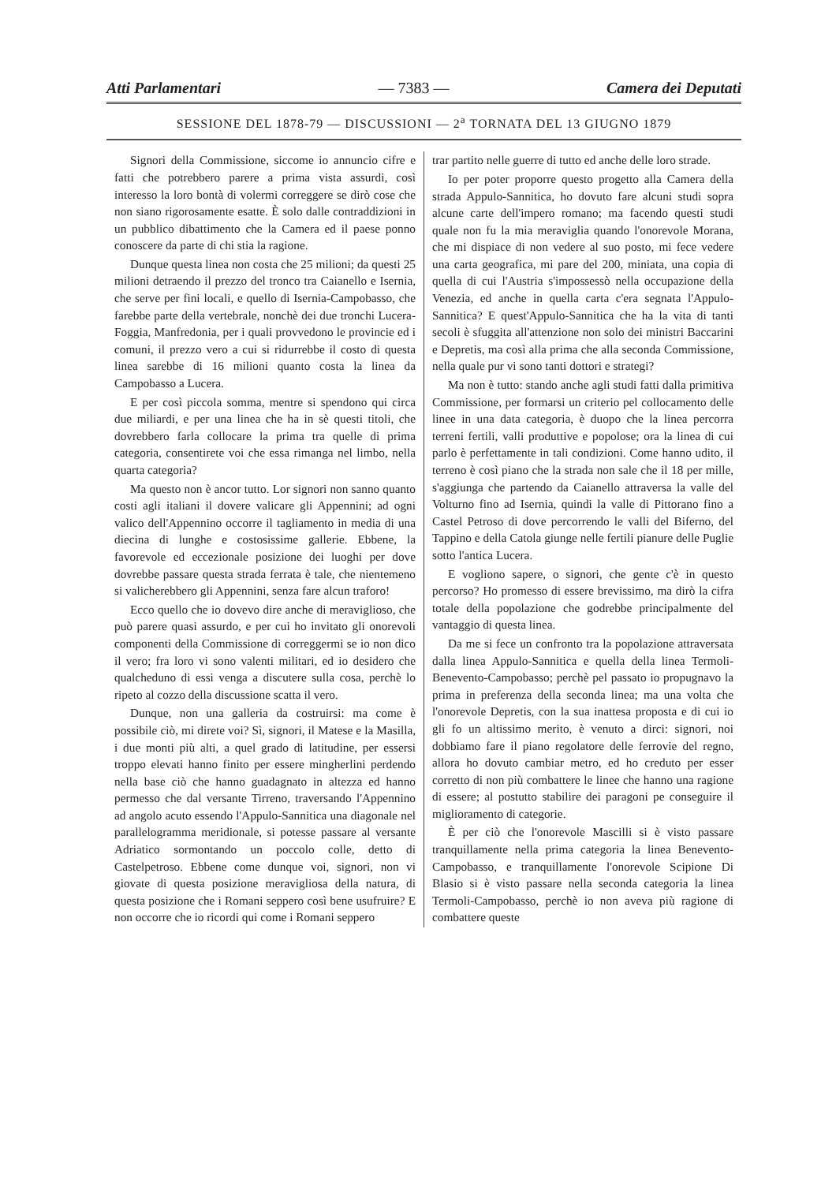Atti Parlamentari — 7383 — Camera dei Deputati
SESSIONE DEL 1878-79 — DISCUSSIONI — 2<sup>a</sup> TORNATA DEL 13 GIUGNO 1879
Signori della Commissione, siccome io annuncio cifre e fatti che potrebbero parere a prima vista assurdi, così interesso la loro bontà di volermi correggere se dirò cose che non siano rigorosamente esatte. È solo dalle contraddizioni in un pubblico dibattimento che la Camera ed il paese ponno conoscere da parte di chi stia la ragione.
Dunque questa linea non costa che 25 milioni; da questi 25 milioni detraendo il prezzo del tronco tra Caianello e Isernia, che serve per fini locali, e quello di Isernia-Campobasso, che farebbe parte della vertebrale, nonchè dei due tronchi Lucera-Foggia, Manfredonia, per i quali provvedono le provincie ed i comuni, il prezzo vero a cui si ridurrebbe il costo di questa linea sarebbe di 16 milioni quanto costa la linea da Campobasso a Lucera.
E per così piccola somma, mentre si spendono qui circa due miliardi, e per una linea che ha in sè questi titoli, che dovrebbero farla collocare la prima tra quelle di prima categoria, consentirete voi che essa rimanga nel limbo, nella quarta categoria?
Ma questo non è ancor tutto. Lor signori non sanno quanto costi agli italiani il dovere valicare gli Appennini; ad ogni valico dell'Appennino occorre il tagliamento in media di una diecina di lunghe e costosissime gallerie. Ebbene, la favorevole ed eccezionale posizione dei luoghi per dove dovrebbe passare questa strada ferrata è tale, che nientemeno si valicherebbero gli Appennini, senza fare alcun traforo!
Ecco quello che io dovevo dire anche di meraviglioso, che può parere quasi assurdo, e per cui ho invitato gli onorevoli componenti della Commissione di correggermi se io non dico il vero; fra loro vi sono valenti militari, ed io desidero che qualcheduno di essi venga a discutere sulla cosa, perchè lo ripeto al cozzo della discussione scatta il vero.
Dunque, non una galleria da costruirsi: ma come è possibile ciò, mi direte voi? Sì, signori, il Matese e la Masilla, i due monti più alti, a quel grado di latitudine, per essersi troppo elevati hanno finito per essere mingherlini perdendo nella base ciò che hanno guadagnato in altezza ed hanno permesso che dal versante Tirreno, traversando l'Appennino ad angolo acuto essendo l'Appulo-Sannitica una diagonale nel parallelogramma meridionale, si potesse passare al versante Adriatico sormontando un poccolo colle, detto di Castelpetroso. Ebbene come dunque voi, signori, non vi giovate di questa posizione meravigliosa della natura, di questa posizione che i Romani seppero così bene usufruire? E non occorre che io ricordi qui come i Romani seppero
trar partito nelle guerre di tutto ed anche delle loro strade.
Io per poter proporre questo progetto alla Camera della strada Appulo-Sannitica, ho dovuto fare alcuni studi sopra alcune carte dell'impero romano; ma facendo questi studi quale non fu la mia meraviglia quando l'onorevole Morana, che mi dispiace di non vedere al suo posto, mi fece vedere una carta geografica, mi pare del 200, miniata, una copia di quella di cui l'Austria s'impossessò nella occupazione della Venezia, ed anche in quella carta c'era segnata l'Appulo-Sannitica? E quest'Appulo-Sannitica che ha la vita di tanti secoli è sfuggita all'attenzione non solo dei ministri Baccarini e Depretis, ma così alla prima che alla seconda Commissione, nella quale pur vi sono tanti dottori e strategi?
Ma non è tutto: stando anche agli studi fatti dalla primitiva Commissione, per formarsi un criterio pel collocamento delle linee in una data categoria, è duopo che la linea percorra terreni fertili, valli produttive e popolose; ora la linea di cui parlo è perfettamente in tali condizioni. Come hanno udito, il terreno è così piano che la strada non sale che il 18 per mille, s'aggiunga che partendo da Caianello attraversa la valle del Volturno fino ad Isernia, quindi la valle di Pittorano fino a Castel Petroso di dove percorrendo le valli del Biferno, del Tappino e della Catola giunge nelle fertili pianure delle Puglie sotto l'antica Lucera.
E vogliono sapere, o signori, che gente c'è in questo percorso? Ho promesso di essere brevissimo, ma dirò la cifra totale della popolazione che godrebbe principalmente del vantaggio di questa linea.
Da me si fece un confronto tra la popolazione attraversata dalla linea Appulo-Sannitica e quella della linea Termoli-Benevento-Campobasso; perchè pel passato io propugnavo la prima in preferenza della seconda linea; ma una volta che l'onorevole Depretis, con la sua inattesa proposta e di cui io gli fo un altissimo merito, è venuto a dirci: signori, noi dobbiamo fare il piano regolatore delle ferrovie del regno, allora ho dovuto cambiar metro, ed ho creduto per esser corretto di non più combattere le linee che hanno una ragione di essere; al postutto stabilire dei paragoni pe conseguire il miglioramento di categorie.
È per ciò che l'onorevole Mascilli si è visto passare tranquillamente nella prima categoria la linea Benevento-Campobasso, e tranquillamente l'onorevole Scipione Di Blasio si è visto passare nella seconda categoria la linea Termoli-Campobasso, perchè io non aveva più ragione di combattere queste